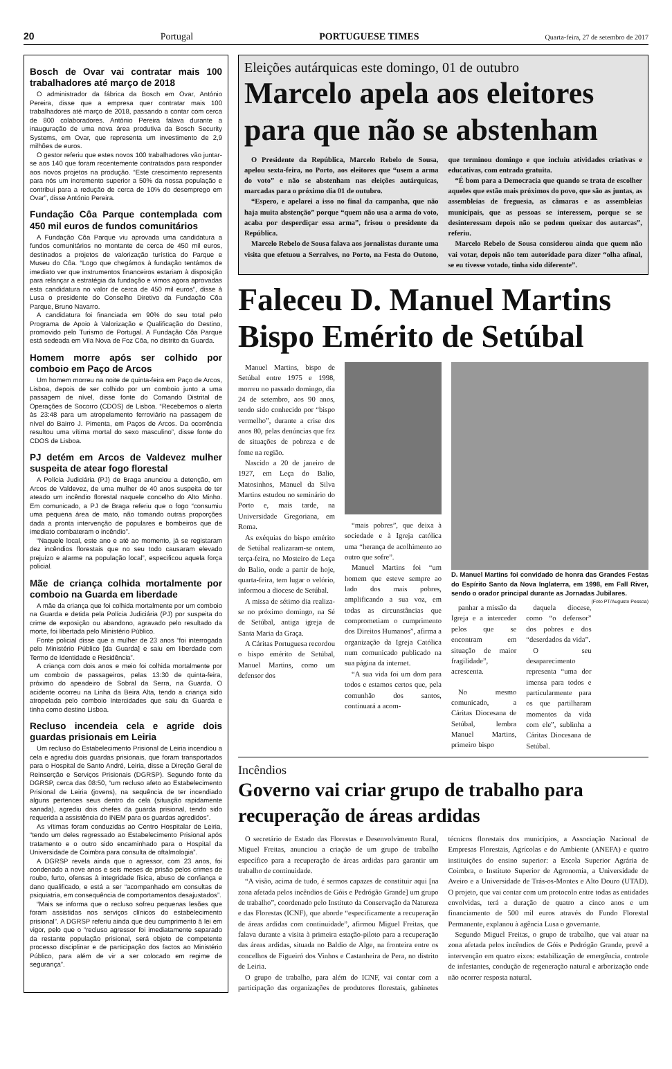20 Portugal PORTUGUESE TIMES Quarta-feira, 27 de setembro de 2017
Bosch de Ovar vai contratar mais 100 trabalhadores até março de 2018
O administrador da fábrica da Bosch em Ovar, António Pereira, disse que a empresa quer contratar mais 100 trabalhadores até março de 2018, passando a contar com cerca de 800 colaboradores. António Pereira falava durante a inauguração de uma nova área produtiva da Bosch Security Systems, em Ovar, que representa um investimento de 2,9 milhões de euros.
O gestor referiu que estes novos 100 trabalhadores vão juntar-se aos 140 que foram recentemente contratados para responder aos novos projetos na produção. “Este crescimento representa para nós um incremento superior a 50% da nossa população e contribui para a redução de cerca de 10% do desemprego em Ovar”, disse António Pereira.
Fundação Côa Parque contemplada com 450 mil euros de fundos comunitários
A Fundação Côa Parque viu aprovada uma candidatura a fundos comunitários no montante de cerca de 450 mil euros, destinados a projetos de valorização turística do Parque e Museu do Côa. “Logo que chegámos à fundação tentámos de imediato ver que instrumentos financeiros estariam à disposição para relançar a estratégia da fundação e vimos agora aprovadas esta candidatura no valor de cerca de 450 mil euros”, disse à Lusa o presidente do Conselho Diretivo da Fundação Côa Parque, Bruno Navarro.
A candidatura foi financiada em 90% do seu total pelo Programa de Apoio à Valorização e Qualificação do Destino, promovido pelo Turismo de Portugal. A Fundação Côa Parque está sedeada em Vila Nova de Foz Côa, no distrito da Guarda.
Homem morre após ser colhido por comboio em Paço de Arcos
Um homem morreu na noite de quinta-feira em Paço de Arcos, Lisboa, depois de ser colhido por um comboio junto a uma passagem de nível, disse fonte do Comando Distrital de Operações de Socorro (CDOS) de Lisboa. “Recebemos o alerta às 23:48 para um atropelamento ferroviário na passagem de nível do Bairro J. Pimenta, em Paços de Arcos. Da ocorrência resultou uma vítima mortal do sexo masculino”, disse fonte do CDOS de Lisboa.
PJ detém em Arcos de Valdevez mulher suspeita de atear fogo florestal
A Polícia Judiciária (PJ) de Braga anunciou a detenção, em Arcos de Valdevez, de uma mulher de 40 anos suspeita de ter ateado um incêndio florestal naquele concelho do Alto Minho. Em comunicado, a PJ de Braga referiu que o fogo “consumiu uma pequena área de mato, não tomando outras proporções dada a pronta intervenção de populares e bombeiros que de imediato combateram o incêndio”.
“Naquele local, este ano e até ao momento, já se registaram dez incêndios florestais que no seu todo causaram elevado prejuízo e alarme na população local”, especificou aquela força policial.
Mãe de criança colhida mortalmente por comboio na Guarda em liberdade
A mãe da criança que foi colhida mortalmente por um comboio na Guarda e detida pela Polícia Judiciária (PJ) por suspeita do crime de exposição ou abandono, agravado pelo resultado da morte, foi libertada pelo Ministério Público.
Fonte policial disse que a mulher de 23 anos “foi interrogada pelo Ministério Público [da Guarda] e saiu em liberdade com Termo de Identidade e Residência”.
A criança com dois anos e meio foi colhida mortalmente por um comboio de passageiros, pelas 13:30 de quinta-feira, próximo do apeadeiro de Sobral da Serra, na Guarda. O acidente ocorreu na Linha da Beira Alta, tendo a criança sido atropelada pelo comboio Intercidades que saiu da Guarda e tinha como destino Lisboa.
Recluso incendeia cela e agride dois guardas prisionais em Leiria
Um recluso do Estabelecimento Prisional de Leiria incendiou a cela e agrediu dois guardas prisionais, que foram transportados para o Hospital de Santo André, Leiria, disse a Direção Geral de Reinserção e Serviços Prisionais (DGRSP). Segundo fonte da DGRSP, cerca das 08:50, “um recluso afeto ao Estabelecimento Prisional de Leiria (jovens), na sequência de ter incendiado alguns pertences seus dentro da cela (situação rapidamente sanada), agrediu dois chefes da guarda prisional, tendo sido requerida a assistência do INEM para os guardas agredidos”.
As vítimas foram conduzidas ao Centro Hospitalar de Leiria, “tendo um deles regressado ao Estabelecimento Prisional após tratamento e o outro sido encaminhado para o Hospital da Universidade de Coimbra para consulta de oftalmologia”.
A DGRSP revela ainda que o agressor, com 23 anos, foi condenado a nove anos e seis meses de prisão pelos crimes de roubo, furto, ofensas à integridade física, abuso de confiança e dano qualificado, e está a ser “acompanhado em consultas de psiquiatria, em consequência de comportamentos desajustados”.
“Mais se informa que o recluso sofreu pequenas lesões que foram assistidas nos serviços clínicos do estabelecimento prisional”. A DGRSP referiu ainda que deu cumprimento à lei em vigor, pelo que o “recluso agressor foi imediatamente separado da restante população prisional, será objeto de competente processo disciplinar e de participação dos factos ao Ministério Público, para além de vir a ser colocado em regime de segurança”.
Eleições autárquicas este domingo, 01 de outubro
Marcelo apela aos eleitores para que não se abstenham
O Presidente da República, Marcelo Rebelo de Sousa, apelou sexta-feira, no Porto, aos eleitores que “usem a arma do voto” e não se abstenham nas eleições autárquicas, marcadas para o próximo dia 01 de outubro.
“Espero, e apelarei a isso no final da campanha, que não haja muita abstenção” porque “quem não usa a arma do voto, acaba por desperdiçar essa arma”, frisou o presidente da República.
Marcelo Rebelo de Sousa falava aos jornalistas durante uma visita que efetuou a Serralves, no Porto, na Festa do Outono, que terminou domingo e que incluiu atividades criativas e educativas, com entrada gratuita.
“É bom para a Democracia que quando se trata de escolher aqueles que estão mais próximos do povo, que são as juntas, as assembleias de freguesia, as câmaras e as assembleias municipais, que as pessoas se interessem, porque se se desinteressam depois não se podem queixar dos autarcas”, referiu.
Marcelo Rebelo de Sousa considerou ainda que quem não vai votar, depois não tem autoridade para dizer “olha afinal, se eu tivesse votado, tinha sido diferente”.
Faleceu D. Manuel Martins Bispo Emérito de Setúbal
Manuel Martins, bispo de Setúbal entre 1975 e 1998, morreu no passado domingo, dia 24 de setembro, aos 90 anos, tendo sido conhecido por “bispo vermelho”, durante a crise dos anos 80, pelas denúncias que fez de situações de pobreza e de fome na região.
Nascido a 20 de janeiro de 1927, em Leça do Balio, Matosinhos, Manuel da Silva Martins estudou no seminário do Porto e, mais tarde, na Universidade Gregoriana, em Roma.
As exéquias do bispo emérito de Setúbal realizaram-se ontem, terça-feira, no Mosteiro de Leça do Balio, onde a partir de hoje, quarta-feira, tem lugar o velório, informou a diocese de Setúbal.
A missa de sétimo dia realiza-se no próximo domingo, na Sé de Setúbal, antiga igreja de Santa Maria da Graça.
A Cáritas Portuguesa recordou o bispo emérito de Setúbal, Manuel Martins, como um defensor dos
“mais pobres”, que deixa à sociedade e à Igreja católica uma “herança de acolhimento ao outro que sofre”.
Manuel Martins foi “um homem que esteve sempre ao lado dos mais pobres, amplificando a sua voz, em todas as circunstâncias que comprometiam o cumprimento dos Direitos Humanos”, afirma a organização da Igreja Católica num comunicado publicado na sua página da internet.
“A sua vida foi um dom para todos e estamos certos que, pela comunhão dos santos, continuará a acom-
D. Manuel Martins foi convidado de honra das Grandes Festas do Espírito Santo da Nova Inglaterra, em 1998, em Fall River, sendo o orador principal durante as Jornadas Jubilares. (Foto PT/Augusto Pessoa)
panhar a missão da Igreja e a interceder pelos que se encontram em situação de maior fragilidade”, acrescenta.
No mesmo comunicado, a Cáritas Diocesana de Setúbal, lembra Manuel Martins, primeiro bispo
daquela diocese, como “o defensor” dos pobres e dos “deserdados da vida”.
O seu desaparecimento representa “uma dor imensa para todos e particularmente para os que partilharam momentos da vida com ele”, sublinha a Cáritas Diocesana de Setúbal.
Incêndios
Governo vai criar grupo de trabalho para recuperação de áreas ardidas
O secretário de Estado das Florestas e Desenvolvimento Rural, Miguel Freitas, anunciou a criação de um grupo de trabalho específico para a recuperação de áreas ardidas para garantir um trabalho de continuidade.
“A visão, acima de tudo, é sermos capazes de constituir aqui [na zona afetada pelos incêndios de Góis e Pedrógão Grande] um grupo de trabalho”, coordenado pelo Instituto da Conservação da Natureza e das Florestas (ICNF), que aborde “especificamente a recuperação de áreas ardidas com continuidade”, afirmou Miguel Freitas, que falava durante a visita à primeira estação-piloto para a recuperação das áreas ardidas, situada no Baldio de Alge, na fronteira entre os concelhos de Figueiró dos Vinhos e Castanheira de Pera, no distrito de Leiria.
O grupo de trabalho, para além do ICNF, vai contar com a participação das organizações de produtores florestais, gabinetes técnicos florestais dos municípios, a Associação Nacional de Empresas Florestais, Agrícolas e do Ambiente (ANEFA) e quatro instituições do ensino superior: a Escola Superior Agrária de Coimbra, o Instituto Superior de Agronomia, a Universidade de Aveiro e a Universidade de Trás-os-Montes e Alto Douro (UTAD). O projeto, que vai contar com um protocolo entre todas as entidades envolvidas, terá a duração de quatro a cinco anos e um financiamento de 500 mil euros através do Fundo Florestal Permanente, explanou à agência Lusa o governante.
Segundo Miguel Freitas, o grupo de trabalho, que vai atuar na zona afetada pelos incêndios de Góis e Pedrógão Grande, prevê a intervenção em quatro eixos: estabilização de emergência, controle de infestantes, condução de regeneração natural e arborização onde não ocorrer resposta natural.